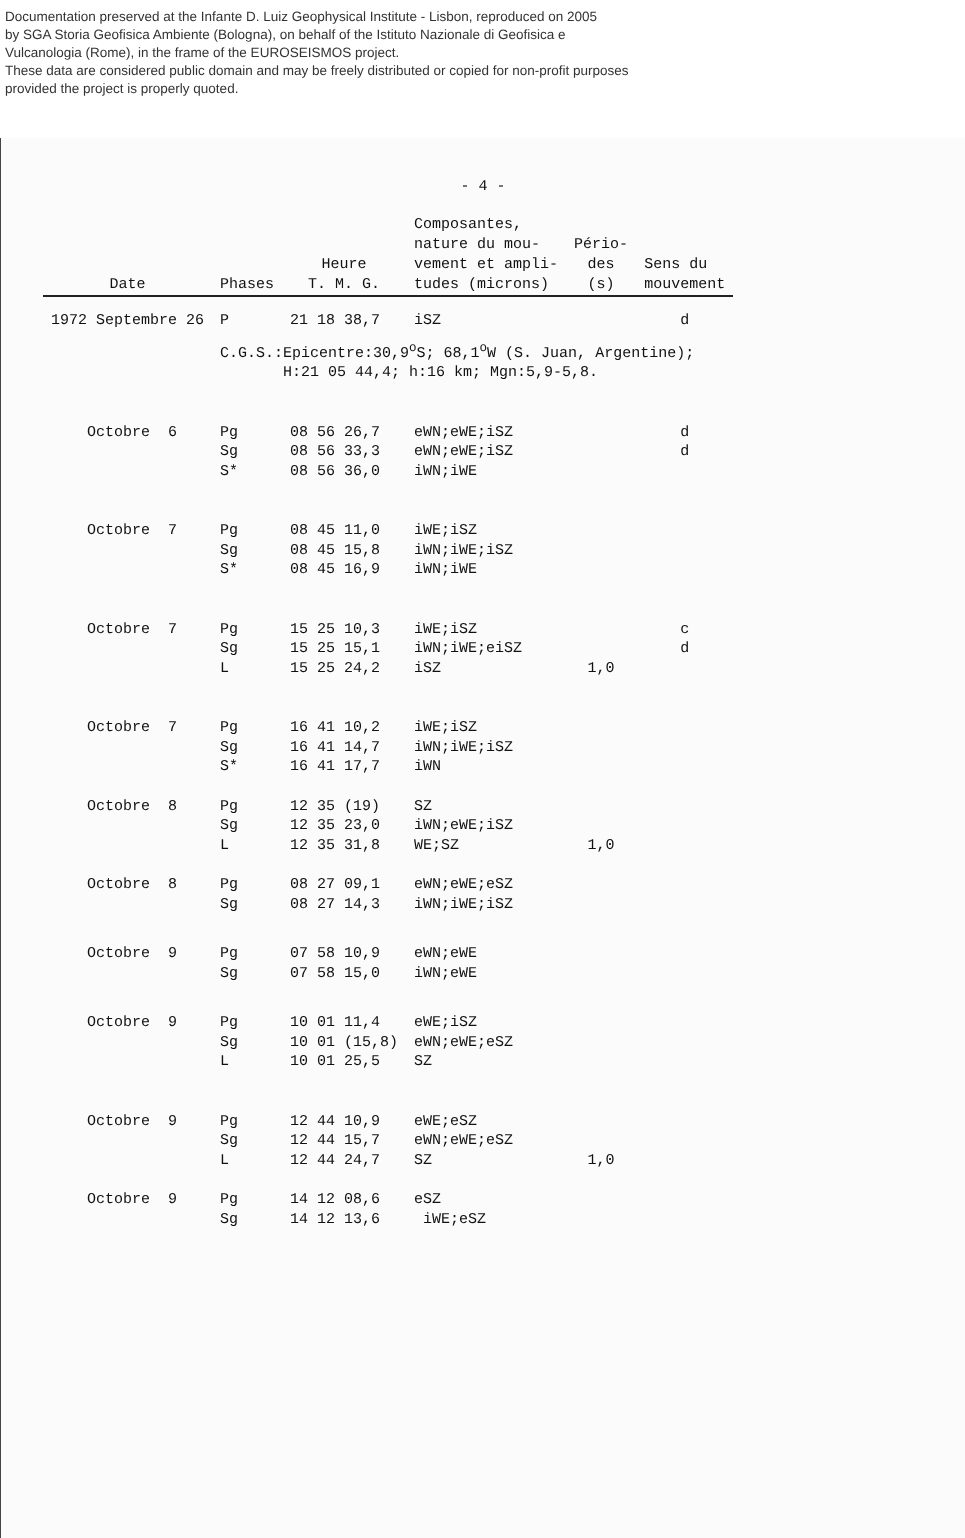Documentation preserved at the Infante D. Luiz Geophysical Institute - Lisbon, reproduced on 2005
by SGA Storia Geofisica Ambiente (Bologna), on behalf of the Istituto Nazionale di Geofisica e
Vulcanologia (Rome), in the frame of the EUROSEISMOS project.
These data are considered public domain and may be freely distributed or copied for non-profit purposes
provided the project is properly quoted.
- 4 -
| Date | Phases | Heure T. M. G. | Composantes, nature du mou- vement et ampli- tudes (microns) | Pério- des (s) | Sens du mouvement |
| --- | --- | --- | --- | --- | --- |
| 1972 Septembre 26 | P | 21 18 38,7 | iSZ | | d |
| | C.G.S.:Epicentre:30,9<sup>o</sup>S; 68,1<sup>o</sup>W (S. Juan, Argentine); H:21 05 44,4; h:16 km; Mgn:5,9-5,8. | | | | |
| Octobre 6 | Pg Sg S* | 08 56 26,7 08 56 33,3 08 56 36,0 | eWN;eWE;iSZ eWN;eWE;iSZ iWN;iWE | | d d |
| Octobre 7 | Pg Sg S* | 08 45 11,0 08 45 15,8 08 45 16,9 | iWE;iSZ iWN;iWE;iSZ iWN;iWE | | |
| Octobre 7 | Pg Sg L | 15 25 10,3 15 25 15,1 15 25 24,2 | iWE;iSZ iWN;iWE;eiSZ iSZ | 1,0 | c d |
| Octobre 7 | Pg Sg S* | 16 41 10,2 16 41 14,7 16 41 17,7 | iWE;iSZ iWN;iWE;iSZ iWN | | |
| Octobre 8 | Pg Sg L | 12 35 (19) 12 35 23,0 12 35 31,8 | SZ iWN;eWE;iSZ WE;SZ | 1,0 | |
| Octobre 8 | Pg Sg | 08 27 09,1 08 27 14,3 | eWN;eWE;eSZ iWN;iWE;iSZ | | |
| Octobre 9 | Pg Sg | 07 58 10,9 07 58 15,0 | eWN;eWE iWN;eWE | | |
| Octobre 9 | Pg Sg L | 10 01 11,4 10 01 (15,8) 10 01 25,5 | eWE;iSZ eWN;eWE;eSZ SZ | | |
| Octobre 9 | Pg Sg L | 12 44 10,9 12 44 15,7 12 44 24,7 | eWE;eSZ eWN;eWE;eSZ SZ | 1,0 | |
| Octobre 9 | Pg Sg | 14 12 08,6 14 12 13,6 | eSZ iWE;eSZ | | |